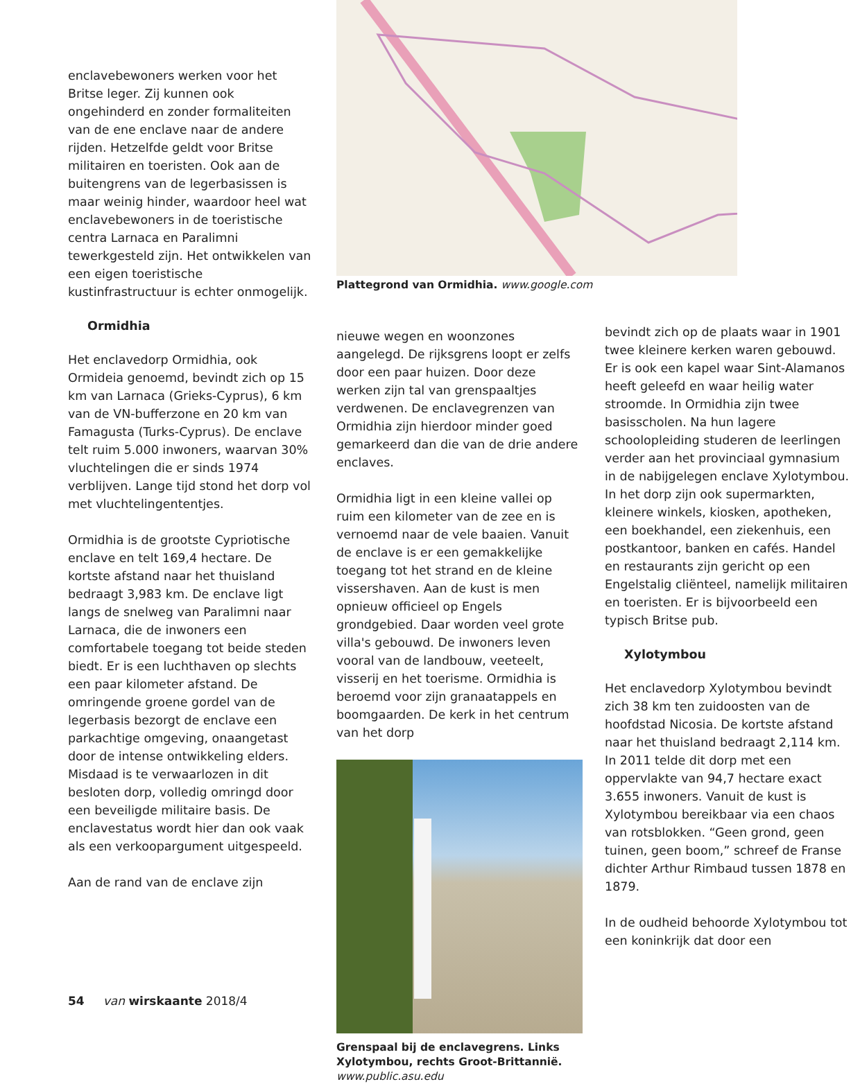enclavebewoners werken voor het Britse leger. Zij kunnen ook ongehinderd en zonder formaliteiten van de ene enclave naar de andere rijden. Hetzelfde geldt voor Britse militairen en toeristen. Ook aan de buitengrens van de legerbasissen is maar weinig hinder, waardoor heel wat enclavebewoners in de toeristische centra Larnaca en Paralimni tewerkgesteld zijn. Het ontwikkelen van een eigen toeristische kustinfrastructuur is echter onmogelijk.
Ormidhia
Het enclavedorp Ormidhia, ook Ormideia genoemd, bevindt zich op 15 km van Larnaca (Grieks-Cyprus), 6 km van de VN-bufferzone en 20 km van Famagusta (Turks-Cyprus). De enclave telt ruim 5.000 inwoners, waarvan 30% vluchtelingen die er sinds 1974 verblijven. Lange tijd stond het dorp vol met vluchtelingententjes.
Ormidhia is de grootste Cypriotische enclave en telt 169,4 hectare. De kortste afstand naar het thuisland bedraagt 3,983 km. De enclave ligt langs de snelweg van Paralimni naar Larnaca, die de inwoners een comfortabele toegang tot beide steden biedt. Er is een luchthaven op slechts een paar kilometer afstand. De omringende groene gordel van de legerbasis bezorgt de enclave een parkachtige omgeving, onaangetast door de intense ontwikkeling elders. Misdaad is te verwaarlozen in dit besloten dorp, volledig omringd door een beveiligde militaire basis. De enclavestatus wordt hier dan ook vaak als een verkoopargument uitgespeeld.
Aan de rand van de enclave zijn
Plattegrond van Ormidhia. www.google.com
nieuwe wegen en woonzones aangelegd. De rijksgrens loopt er zelfs door een paar huizen. Door deze werken zijn tal van grenspaaltjes verdwenen. De enclavegrenzen van Ormidhia zijn hierdoor minder goed gemarkeerd dan die van de drie andere enclaves.
Ormidhia ligt in een kleine vallei op ruim een kilometer van de zee en is vernoemd naar de vele baaien. Vanuit de enclave is er een gemakkelijke toegang tot het strand en de kleine vissershaven. Aan de kust is men opnieuw officieel op Engels grondgebied. Daar worden veel grote villa's gebouwd. De inwoners leven vooral van de landbouw, veeteelt, visserij en het toerisme. Ormidhia is beroemd voor zijn granaatappels en boomgaarden. De kerk in het centrum van het dorp
Grenspaal bij de enclavegrens. Links Xylotymbou, rechts Groot-Brittannië.
www.public.asu.edu
bevindt zich op de plaats waar in 1901 twee kleinere kerken waren gebouwd. Er is ook een kapel waar Sint-Alamanos heeft geleefd en waar heilig water stroomde. In Ormidhia zijn twee basisscholen. Na hun lagere schoolopleiding studeren de leerlingen verder aan het provinciaal gymnasium in de nabijgelegen enclave Xylotymbou. In het dorp zijn ook supermarkten, kleinere winkels, kiosken, apotheken, een boekhandel, een ziekenhuis, een postkantoor, banken en cafés. Handel en restaurants zijn gericht op een Engelstalig cliënteel, namelijk militairen en toeristen. Er is bijvoorbeeld een typisch Britse pub.
Xylotymbou
Het enclavedorp Xylotymbou bevindt zich 38 km ten zuidoosten van de hoofdstad Nicosia. De kortste afstand naar het thuisland bedraagt 2,114 km. In 2011 telde dit dorp met een oppervlakte van 94,7 hectare exact 3.655 inwoners. Vanuit de kust is Xylotymbou bereikbaar via een chaos van rotsblokken. “Geen grond, geen tuinen, geen boom,” schreef de Franse dichter Arthur Rimbaud tussen 1878 en 1879.
In de oudheid behoorde Xylotymbou tot een koninkrijk dat door een
54 van wirskaante 2018/4